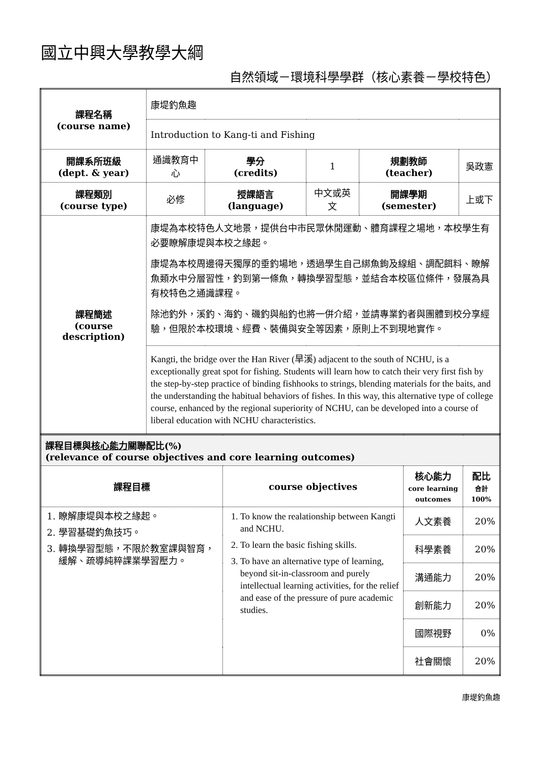國立中興大學教學大綱
自然領域－環境科學學群（核心素養－學校特色）
| 課程名稱 (course name) | 康堤釣魚趣 | | | | |
| | Introduction to Kang-ti and Fishing | | | | |
| 開課系所班級 (dept. & year) | 通識教育中心 | 學分 (credits) | 1 | 規劃教師 (teacher) | 吳政憲 |
| 課程類別 (course type) | 必修 | 授課語言 (language) | 中文或英文 | 開課學期 (semester) | 上或下 |
| 課程簡述 (course description) | 康堤為本校特色人文地景，提供台中市民眾休閒運動、體育課程之場地，本校學生有必要瞭解康堤與本校之緣起。 康堤為本校周邊得天獨厚的垂釣場地，透過學生自己綁魚鉤及線組、調配餌料、瞭解魚類水中分層習性，釣到第一條魚，轉換學習型態，並結合本校區位條件，發展為具有校特色之通識課程。 除池釣外，溪釣、海釣、磯釣與船釣也將一併介紹，並請專業釣者與團體到校分享經驗，但限於本校環境、經費、裝備與安全等因素，原則上不到現地實作。 | | | | |
| | Kangti, the bridge over the Han River (旱溪) adjacent to the south of NCHU, is a exceptionally great spot for fishing. Students will learn how to catch their very first fish by the step-by-step practice of binding fishhooks to strings, blending materials for the baits, and the understanding the habitual behaviors of fishes. In this way, this alternative type of college course, enhanced by the regional superiority of NCHU, can be developed into a course of liberal education with NCHU characteristics. | | | | |
| 課程目標與 核心能力 關聯配比(%) (relevance of course objectives and core learning outcomes) | | | |
| 課程目標 | course objectives | 核心能力 core learning outcomes | 配比 合計 100% |
| 1. 瞭解康堤與本校之緣起。 2. 學習基礎釣魚技巧。 3. 轉換學習型態，不限於教室課與智育，緩解、疏導純粹課業學習壓力。 | 1. To know the realationship between Kangti and NCHU. 2. To learn the basic fishing skills. 3. To have an alternative type of learning, beyond sit-in-classroom and purely intellectual learning activities, for the relief and ease of the pressure of pure academic studies. | 人文素養 | 20% |
| | | 科學素養 | 20% |
| | | 溝通能力 | 20% |
| | | 創新能力 | 20% |
| | | 國際視野 | 0% |
| | | 社會關懷 | 20% |
康堤釣魚趣